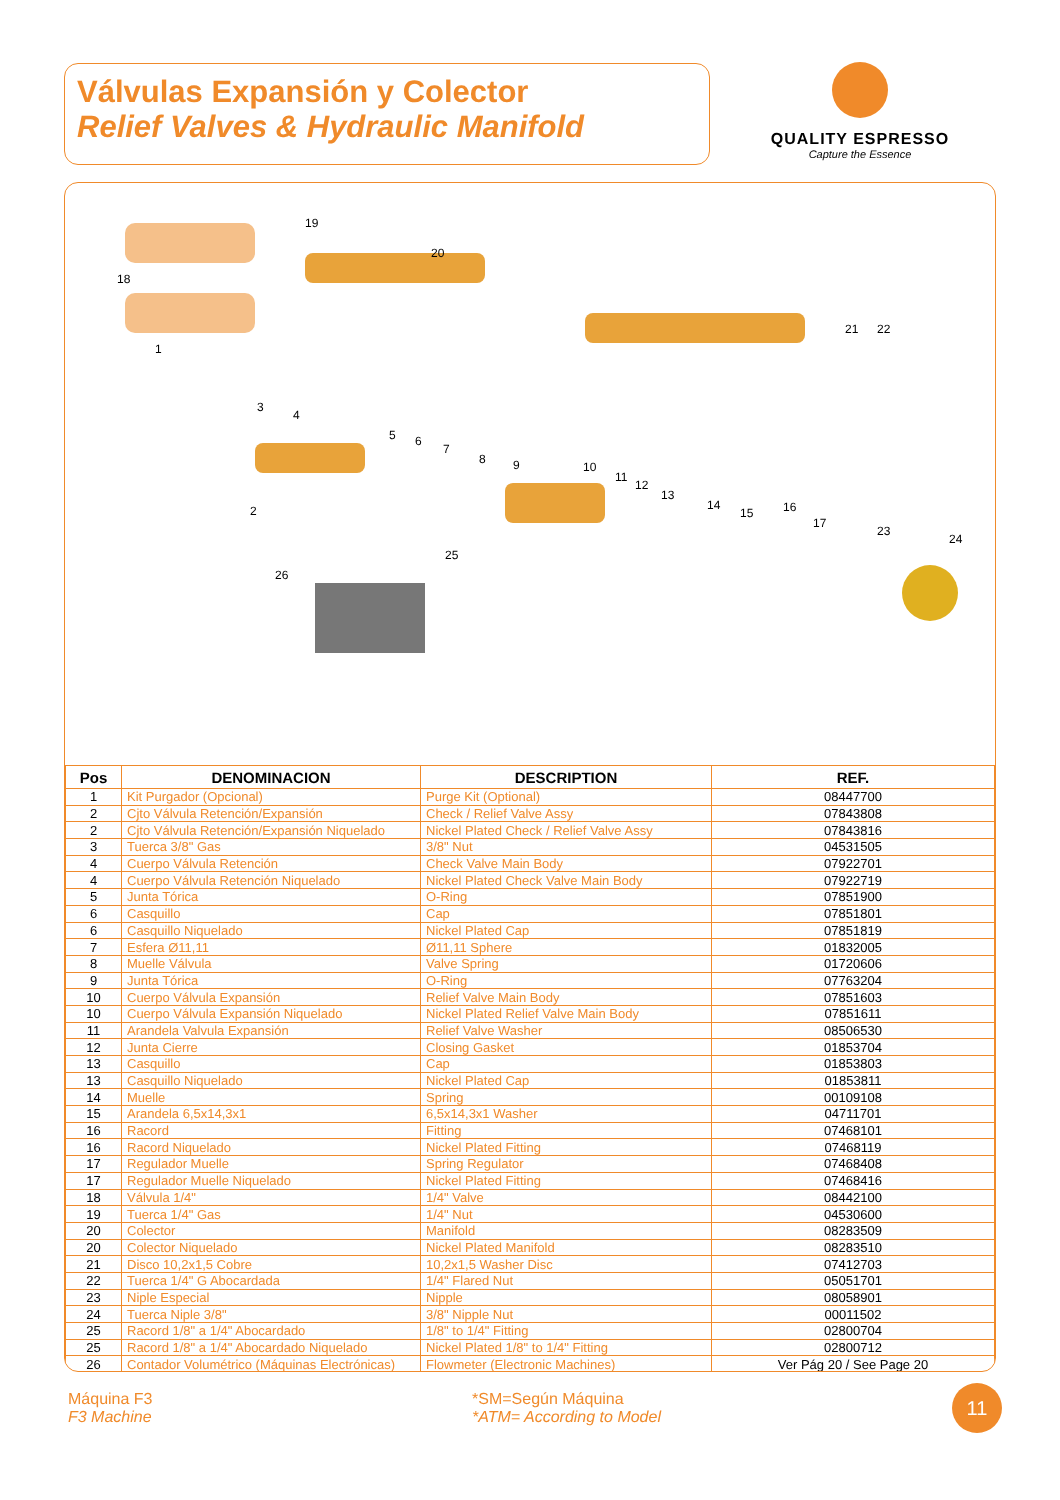Válvulas Expansión y Colector
Relief Valves & Hydraulic Manifold
QUALITY ESPRESSO
Capture the Essence
19
18
20
1
3
4
2
5
6
7
8
9
10
11
12
13
14
15
16
17
21
22
23
24
25
26
| Pos | DENOMINACION | DESCRIPTION | REF. |
| --- | --- | --- | --- |
| 1 | Kit Purgador (Opcional) | Purge Kit (Optional) | 08447700 |
| 2 | Cjto Válvula Retención/Expansión | Check / Relief Valve Assy | 07843808 |
| 2 | Cjto Válvula Retención/Expansión Niquelado | Nickel Plated Check / Relief Valve Assy | 07843816 |
| 3 | Tuerca 3/8" Gas | 3/8" Nut | 04531505 |
| 4 | Cuerpo Válvula Retención | Check Valve Main Body | 07922701 |
| 4 | Cuerpo Válvula Retención Niquelado | Nickel Plated Check Valve Main Body | 07922719 |
| 5 | Junta Tórica | O-Ring | 07851900 |
| 6 | Casquillo | Cap | 07851801 |
| 6 | Casquillo Niquelado | Nickel Plated Cap | 07851819 |
| 7 | Esfera Ø11,11 | Ø11,11 Sphere | 01832005 |
| 8 | Muelle Válvula | Valve Spring | 01720606 |
| 9 | Junta Tórica | O-Ring | 07763204 |
| 10 | Cuerpo Válvula Expansión | Relief Valve Main Body | 07851603 |
| 10 | Cuerpo Válvula Expansión Niquelado | Nickel Plated Relief Valve Main Body | 07851611 |
| 11 | Arandela Valvula Expansión | Relief Valve Washer | 08506530 |
| 12 | Junta Cierre | Closing Gasket | 01853704 |
| 13 | Casquillo | Cap | 01853803 |
| 13 | Casquillo Niquelado | Nickel Plated Cap | 01853811 |
| 14 | Muelle | Spring | 00109108 |
| 15 | Arandela 6,5x14,3x1 | 6,5x14,3x1 Washer | 04711701 |
| 16 | Racord | Fitting | 07468101 |
| 16 | Racord Niquelado | Nickel Plated Fitting | 07468119 |
| 17 | Regulador Muelle | Spring Regulator | 07468408 |
| 17 | Regulador Muelle Niquelado | Nickel Plated Fitting | 07468416 |
| 18 | Válvula 1/4" | 1/4" Valve | 08442100 |
| 19 | Tuerca 1/4" Gas | 1/4" Nut | 04530600 |
| 20 | Colector | Manifold | 08283509 |
| 20 | Colector Niquelado | Nickel Plated Manifold | 08283510 |
| 21 | Disco 10,2x1,5 Cobre | 10,2x1,5 Washer Disc | 07412703 |
| 22 | Tuerca 1/4" G Abocardada | 1/4" Flared Nut | 05051701 |
| 23 | Niple Especial | Nipple | 08058901 |
| 24 | Tuerca Niple 3/8" | 3/8" Nipple Nut | 00011502 |
| 25 | Racord 1/8" a 1/4" Abocardado | 1/8" to 1/4" Fitting | 02800704 |
| 25 | Racord 1/8" a 1/4" Abocardado Niquelado | Nickel Plated 1/8" to 1/4" Fitting | 02800712 |
| 26 | Contador Volumétrico (Máquinas Electrónicas) | Flowmeter (Electronic Machines) | Ver Pág 20 / See Page 20 |
Máquina F3
F3 Machine
*SM=Según Máquina
*ATM= According to Model
11